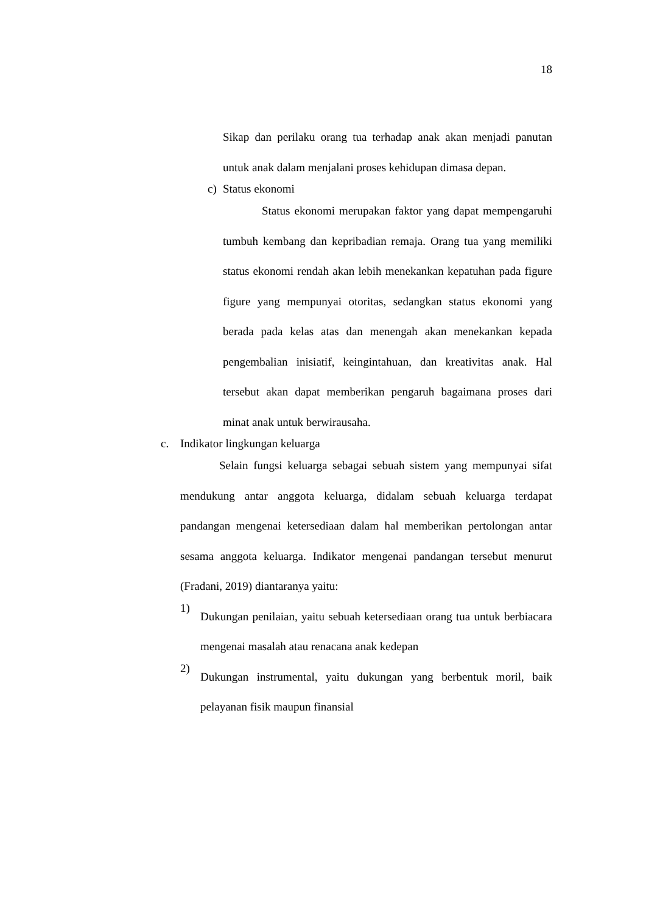18
Sikap dan perilaku orang tua terhadap anak akan menjadi panutan untuk anak dalam menjalani proses kehidupan dimasa depan.
c) Status ekonomi
Status ekonomi merupakan faktor yang dapat mempengaruhi tumbuh kembang dan kepribadian remaja. Orang tua yang memiliki status ekonomi rendah akan lebih menekankan kepatuhan pada figure figure yang mempunyai otoritas, sedangkan status ekonomi yang berada pada kelas atas dan menengah akan menekankan kepada pengembalian inisiatif, keingintahuan, dan kreativitas anak. Hal tersebut akan dapat memberikan pengaruh bagaimana proses dari minat anak untuk berwirausaha.
c. Indikator lingkungan keluarga
Selain fungsi keluarga sebagai sebuah sistem yang mempunyai sifat mendukung antar anggota keluarga, didalam sebuah keluarga terdapat pandangan mengenai ketersediaan dalam hal memberikan pertolongan antar sesama anggota keluarga. Indikator mengenai pandangan tersebut menurut (Fradani, 2019) diantaranya yaitu:
1)
Dukungan penilaian, yaitu sebuah ketersediaan orang tua untuk berbiacara mengenai masalah atau renacana anak kedepan
2)
Dukungan instrumental, yaitu dukungan yang berbentuk moril, baik pelayanan fisik maupun finansial